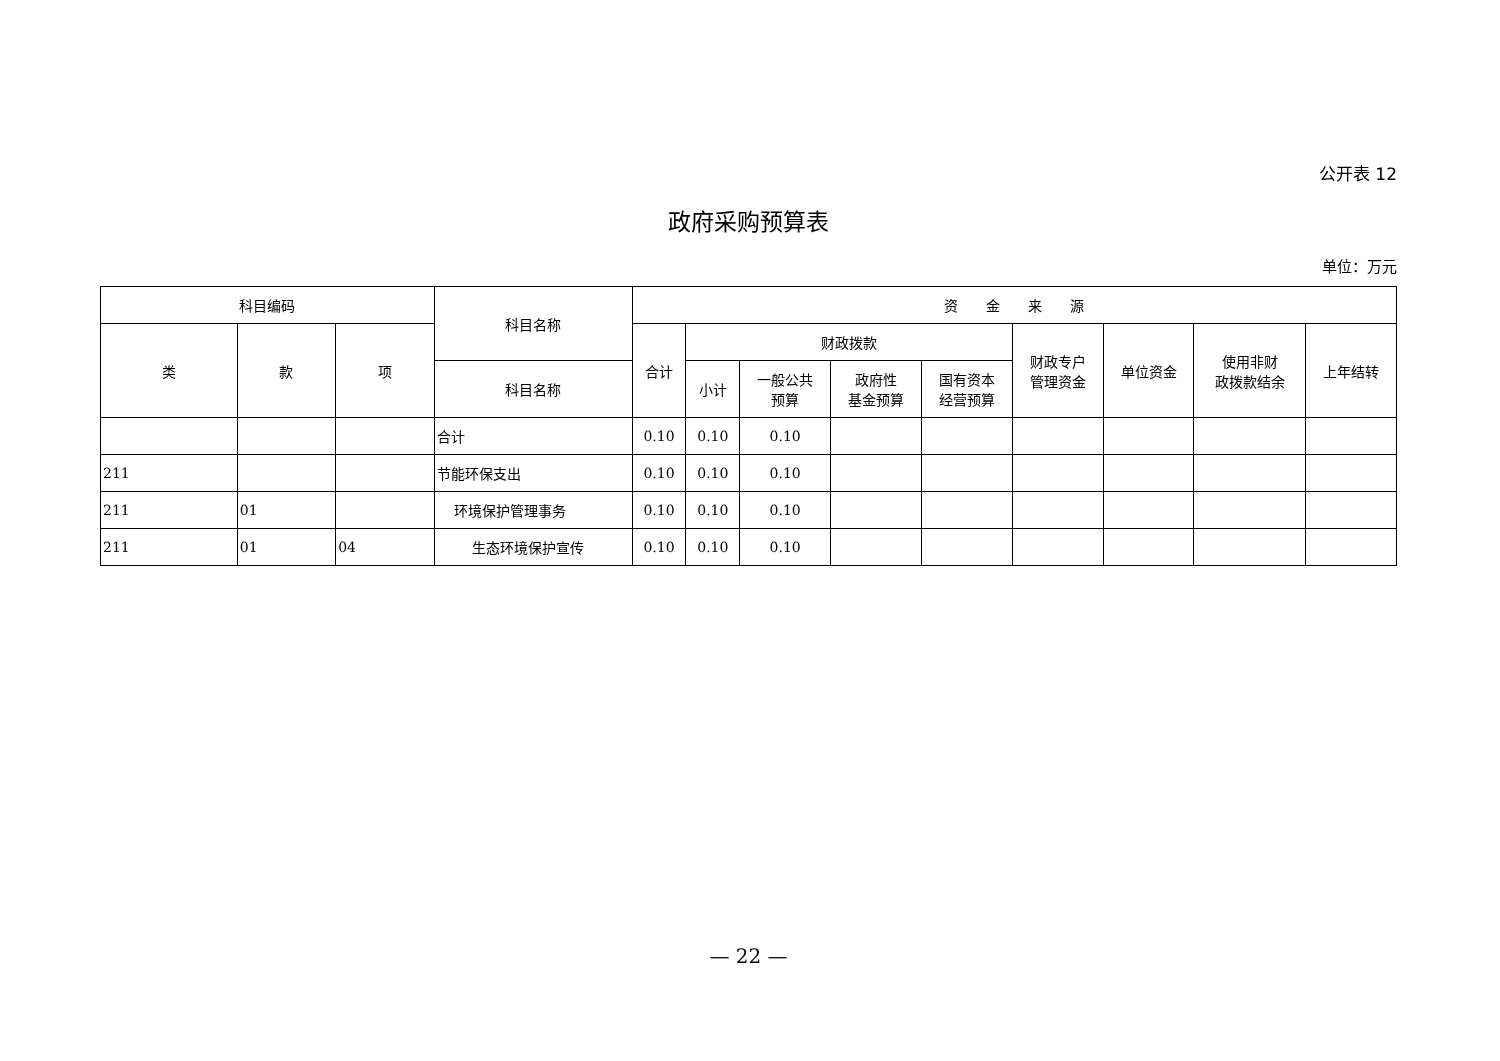公开表 12
政府采购预算表
单位：万元
| 科目编码 | | | 科目名称 | 资 金 来 源 | | | | | | | | |
| --- | --- | --- | --- | --- | --- | --- | --- | --- | --- | --- | --- | --- |
| 类 | 款 | 项 | | 合计 | 财政拨款 | | | | 财政专户 管理资金 | 单位资金 | 使用非财 政拨款结余 | 上年结转 |
| | | | 科目名称 | | 小计 | 一般公共 预算 | 政府性 基金预算 | 国有资本 经营预算 | | | | |
| | | | 合计 | 0.10 | 0.10 | 0.10 | | | | | | |
| 211 | | | 节能环保支出 | 0.10 | 0.10 | 0.10 | | | | | | |
| 211 | 01 | | 环境保护管理事务 | 0.10 | 0.10 | 0.10 | | | | | | |
| 211 | 01 | 04 | 生态环境保护宣传 | 0.10 | 0.10 | 0.10 | | | | | | |
— 22 —